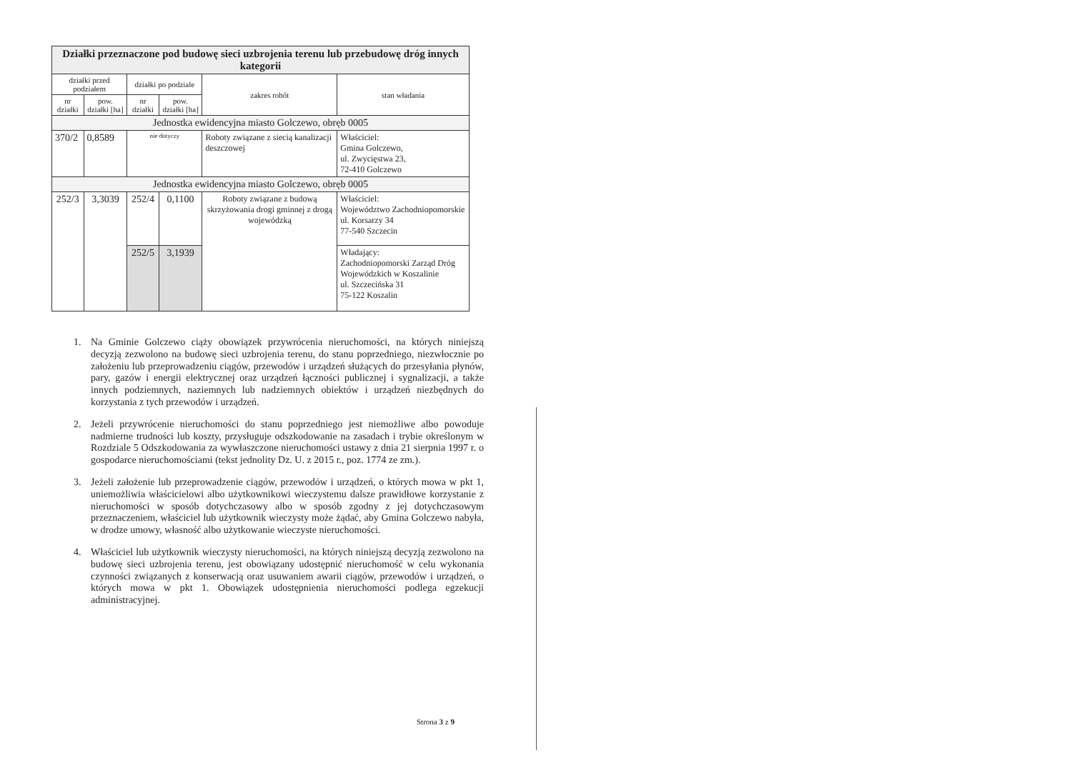| Działki przeznaczone pod budowę sieci uzbrojenia terenu lub przebudowę dróg innych kategorii | | | | | |
| działki przed podziałem | | działki po podziale | | zakres robót | stan władania |
| nr działki | pow. działki [ha] | nr działki | pow. działki [ha] | | |
| Jednostka ewidencyjna miasto Golczewo, obręb 0005 | | | | | |
| 370/2 | 0,8589 | nie dotyczy | | Roboty związane z siecią kanalizacji deszczowej | Właściciel: Gmina Golczewo, ul. Zwycięstwa 23, 72-410 Golczewo |
| Jednostka ewidencyjna miasto Golczewo, obręb 0005 | | | | | |
| 252/3 | 3,3039 | 252/4 | 0,1100 | Roboty związane z budową skrzyżowania drogi gminnej z drogą wojewódzką | Właściciel: Województwo Zachodniopomorskie ul. Korsarzy 34 77-540 Szczecin |
| | | 252/5 | 3,1939 | | Władający: Zachodniopomorski Zarząd Dróg Wojewódzkich w Koszalinie ul. Szczecińska 31 75-122 Koszalin |
1. Na Gminie Golczewo ciąży obowiązek przywrócenia nieruchomości, na których niniejszą decyzją zezwolono na budowę sieci uzbrojenia terenu, do stanu poprzedniego, niezwłocznie po założeniu lub przeprowadzeniu ciągów, przewodów i urządzeń służących do przesyłania płynów, pary, gazów i energii elektrycznej oraz urządzeń łączności publicznej i sygnalizacji, a także innych podziemnych, naziemnych lub nadziemnych obiektów i urządzeń niezbędnych do korzystania z tych przewodów i urządzeń.
2. Jeżeli przywrócenie nieruchomości do stanu poprzedniego jest niemożliwe albo powoduje nadmierne trudności lub koszty, przysługuje odszkodowanie na zasadach i trybie określonym w Rozdziale 5 Odszkodowania za wywłaszczone nieruchomości ustawy z dnia 21 sierpnia 1997 r. o gospodarce nieruchomościami (tekst jednolity Dz. U. z 2015 r., poz. 1774 ze zm.).
3. Jeżeli założenie lub przeprowadzenie ciągów, przewodów i urządzeń, o których mowa w pkt 1, uniemożliwia właścicielowi albo użytkownikowi wieczystemu dalsze prawidłowe korzystanie z nieruchomości w sposób dotychczasowy albo w sposób zgodny z jej dotychczasowym przeznaczeniem, właściciel lub użytkownik wieczysty może żądać, aby Gmina Golczewo nabyła, w drodze umowy, własność albo użytkowanie wieczyste nieruchomości.
4. Właściciel lub użytkownik wieczysty nieruchomości, na których niniejszą decyzją zezwolono na budowę sieci uzbrojenia terenu, jest obowiązany udostępnić nieruchomość w celu wykonania czynności związanych z konserwacją oraz usuwaniem awarii ciągów, przewodów i urządzeń, o których mowa w pkt 1. Obowiązek udostępnienia nieruchomości podlega egzekucji administracyjnej.
Strona 3 z 9